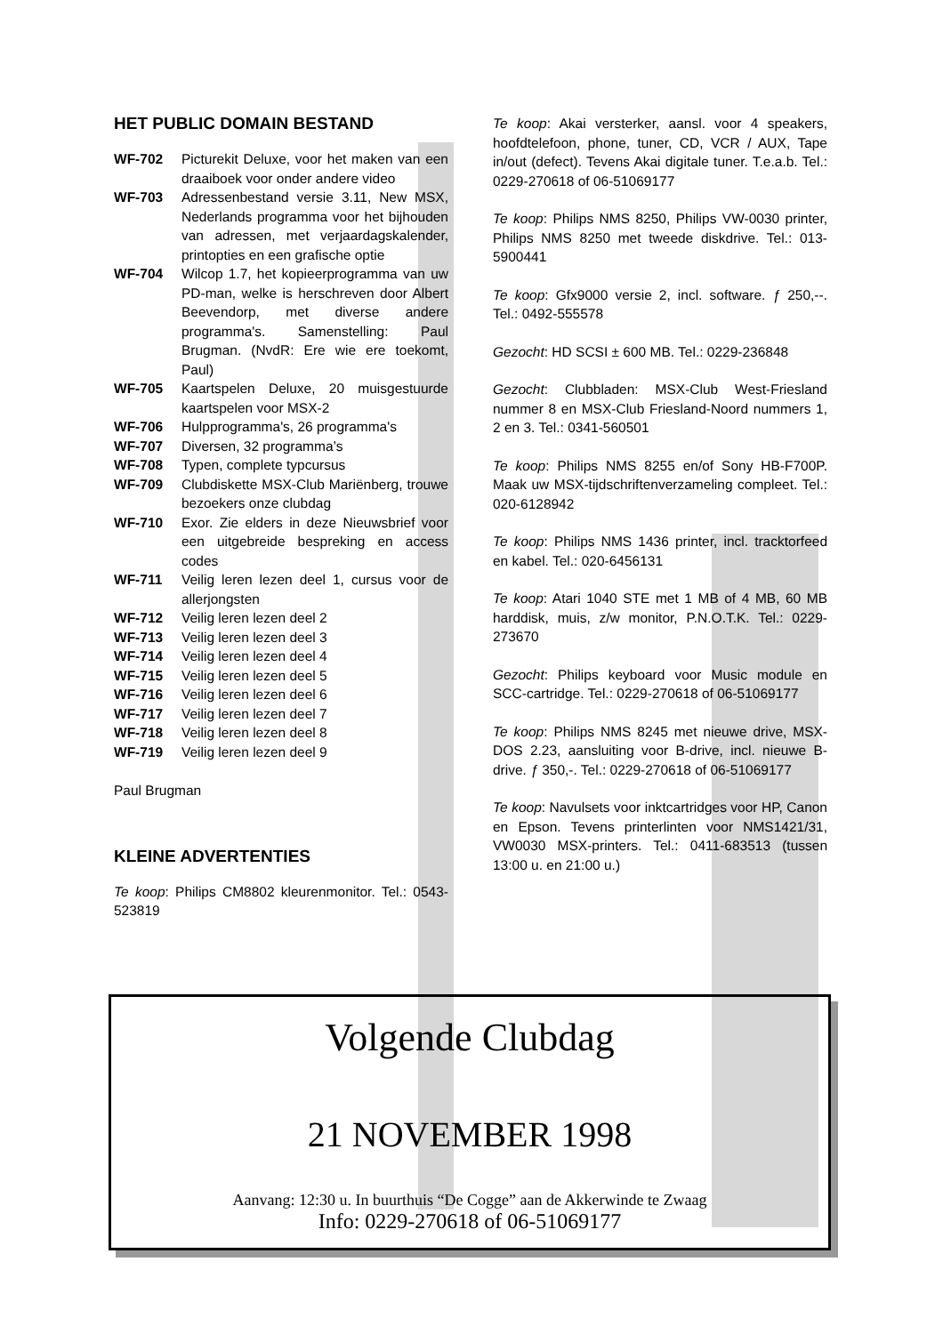HET PUBLIC DOMAIN BESTAND
WF-702 Picturekit Deluxe, voor het maken van een draaiboek voor onder andere video WF-703 Adressenbestand versie 3.11, New MSX, Nederlands programma voor het bijhouden van adressen, met verjaardagskalender, printopties en een grafische optie WF-704 Wilcop 1.7, het kopieerprogramma van uw PD-man, welke is herschreven door Albert Beevendorp, met diverse andere programma's. Samenstelling: Paul Brugman. (NvdR: Ere wie ere toekomt, Paul) WF-705 Kaartspelen Deluxe, 20 muisgestuurde kaartspelen voor MSX-2 WF-706 Hulpprogramma's, 26 programma's WF-707 Diversen, 32 programma’s WF-708 Typen, complete typcursus WF-709 Clubdiskette MSX-Club Mariënberg, trouwe bezoekers onze clubdag WF-710 Exor. Zie elders in deze Nieuwsbrief voor een uitgebreide bespreking en access codes WF-711 Veilig leren lezen deel 1, cursus voor de allerjongsten WF-712 Veilig leren lezen deel 2 WF-713 Veilig leren lezen deel 3 WF-714 Veilig leren lezen deel 4 WF-715 Veilig leren lezen deel 5 WF-716 Veilig leren lezen deel 6 WF-717 Veilig leren lezen deel 7 WF-718 Veilig leren lezen deel 8 WF-719 Veilig leren lezen deel 9
Paul Brugman
KLEINE ADVERTENTIES
Te koop: Philips CM8802 kleurenmonitor. Tel.: 0543-523819
Te koop: Akai versterker, aansl. voor 4 speakers, hoofdtelefoon, phone, tuner, CD, VCR / AUX, Tape in/out (defect). Tevens Akai digitale tuner. T.e.a.b. Tel.: 0229-270618 of 06-51069177
Te koop: Philips NMS 8250, Philips VW-0030 printer, Philips NMS 8250 met tweede diskdrive. Tel.: 013-5900441
Te koop: Gfx9000 versie 2, incl. software. ƒ 250,--. Tel.: 0492-555578
Gezocht: HD SCSI ± 600 MB. Tel.: 0229-236848
Gezocht: Clubbladen: MSX-Club West-Friesland nummer 8 en MSX-Club Friesland-Noord nummers 1, 2 en 3. Tel.: 0341-560501
Te koop: Philips NMS 8255 en/of Sony HB-F700P. Maak uw MSX-tijdschriftenverzameling compleet. Tel.: 020-6128942
Te koop: Philips NMS 1436 printer, incl. tracktorfeed en kabel. Tel.: 020-6456131
Te koop: Atari 1040 STE met 1 MB of 4 MB, 60 MB harddisk, muis, z/w monitor, P.N.O.T.K. Tel.: 0229-273670
Gezocht: Philips keyboard voor Music module en SCC-cartridge. Tel.: 0229-270618 of 06-51069177
Te koop: Philips NMS 8245 met nieuwe drive, MSX-DOS 2.23, aansluiting voor B-drive, incl. nieuwe B-drive. ƒ 350,-. Tel.: 0229-270618 of 06-51069177
Te koop: Navulsets voor inktcartridges voor HP, Canon en Epson. Tevens printerlinten voor NMS1421/31, VW0030 MSX-printers. Tel.: 0411-683513 (tussen 13:00 u. en 21:00 u.)
Volgende Clubdag
21 NOVEMBER 1998
Aanvang: 12:30 u. In buurthuis “De Cogge” aan de Akkerwinde te Zwaag
Info: 0229-270618 of 06-51069177